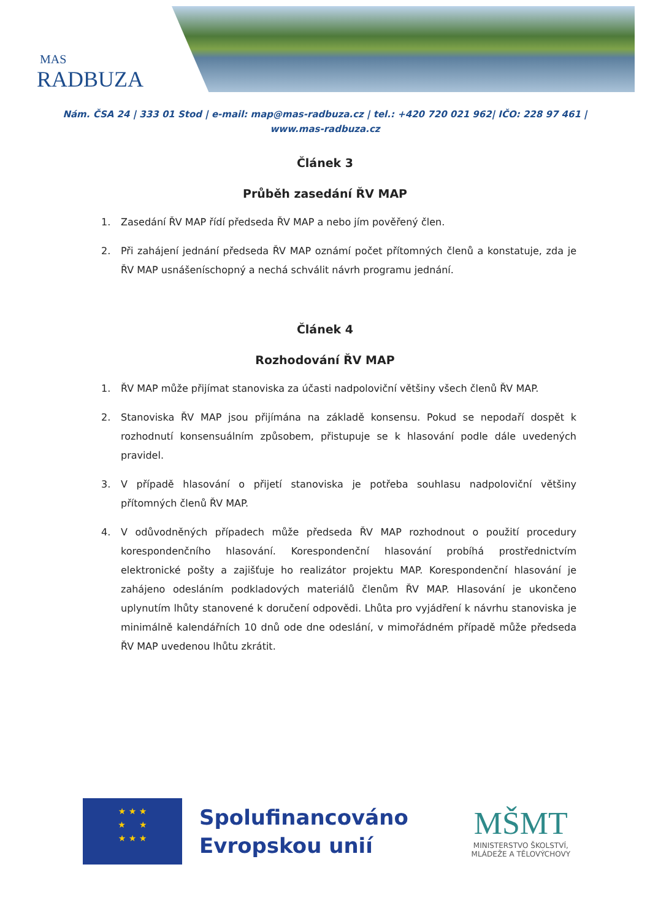MAS
RADBUZA
Nám. ČSA 24 | 333 01 Stod | e-mail: map@mas-radbuza.cz | tel.: +420 720 021 962| IČO: 228 97 461 |
www.mas-radbuza.cz
Článek 3
Průběh zasedání ŘV MAP
1. Zasedání ŘV MAP řídí předseda ŘV MAP a nebo jím pověřený člen.
2. Při zahájení jednání předseda ŘV MAP oznámí počet přítomných členů a konstatuje, zda je ŘV MAP usnášeníschopný a nechá schválit návrh programu jednání.
Článek 4
Rozhodování ŘV MAP
1. ŘV MAP může přijímat stanoviska za účasti nadpoloviční většiny všech členů ŘV MAP.
2. Stanoviska ŘV MAP jsou přijímána na základě konsensu. Pokud se nepodaří dospět k rozhodnutí konsensuálním způsobem, přistupuje se k hlasování podle dále uvedených pravidel.
3. V případě hlasování o přijetí stanoviska je potřeba souhlasu nadpoloviční většiny přítomných členů ŘV MAP.
4. V odůvodněných případech může předseda ŘV MAP rozhodnout o použití procedury korespondenčního hlasování. Korespondenční hlasování probíhá prostřednictvím elektronické pošty a zajišťuje ho realizátor projektu MAP. Korespondenční hlasování je zahájeno odesláním podkladových materiálů členům ŘV MAP. Hlasování je ukončeno uplynutím lhůty stanovené k doručení odpovědi. Lhůta pro vyjádření k návrhu stanoviska je minimálně kalendářních 10 dnů ode dne odeslání, v mimořádném případě může předseda ŘV MAP uvedenou lhůtu zkrátit.
★ ★ ★
★ ★
★ ★ ★
Spolufinancováno
Evropskou unií
MŠMT
MINISTERSTVO ŠKOLSTVÍ,
MLÁDEŽE A TĚLOVÝCHOVY